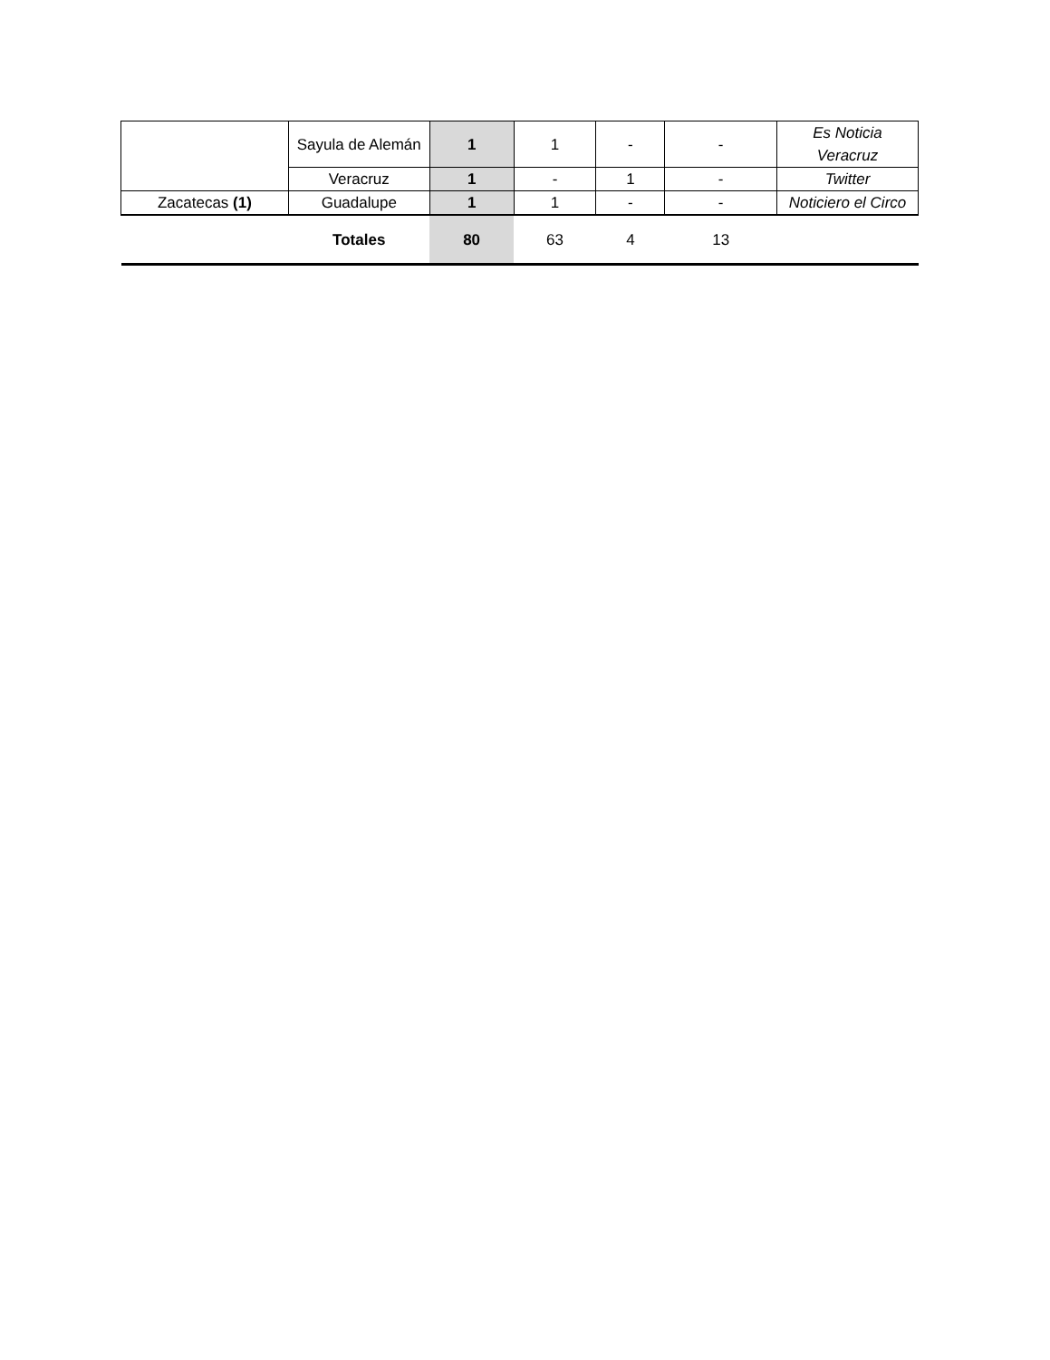| | Sayula de Alemán | 1 | 1 | - | - | Es Noticia Veracruz |
| | Veracruz | 1 | - | 1 | - | Twitter |
| Zacatecas (1) | Guadalupe | 1 | 1 | - | - | Noticiero el Circo |
| | Totales | 80 | 63 | 4 | 13 | |